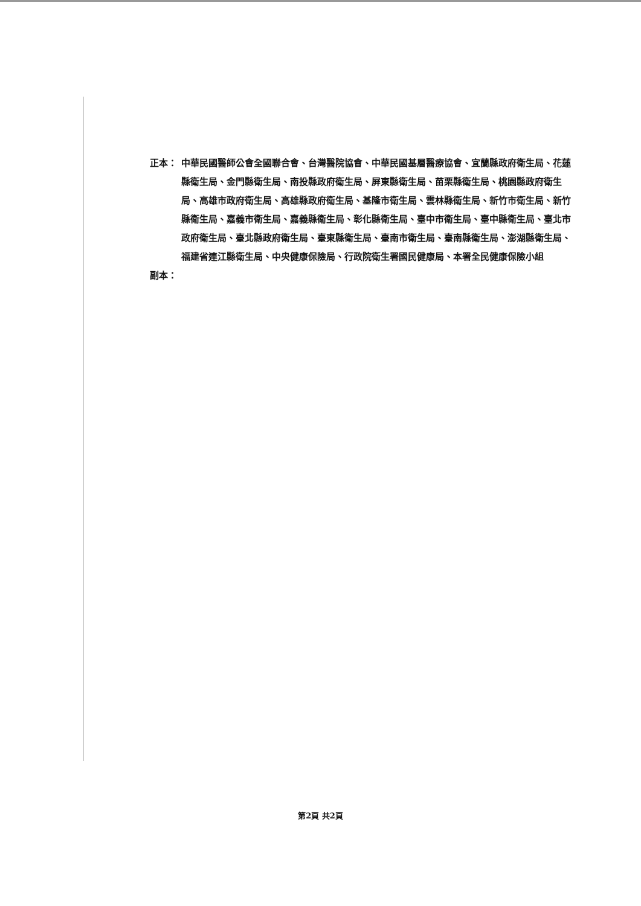正本： 中華民國醫師公會全國聯合會、台灣醫院協會、中華民國基層醫療協會、宜蘭縣政府衛生局、花蓮縣衛生局、金門縣衛生局、南投縣政府衛生局、屏東縣衛生局、苗栗縣衛生局、桃園縣政府衛生局、高雄市政府衛生局、高雄縣政府衛生局、基隆市衛生局、雲林縣衛生局、新竹市衛生局、新竹縣衛生局、嘉義市衛生局、嘉義縣衛生局、彰化縣衛生局、臺中市衛生局、臺中縣衛生局、臺北市政府衛生局、臺北縣政府衛生局、臺東縣衛生局、臺南市衛生局、臺南縣衛生局、澎湖縣衛生局、福建省連江縣衛生局、中央健康保險局、行政院衛生署國民健康局、本署全民健康保險小組
副本：
第2頁 共2頁